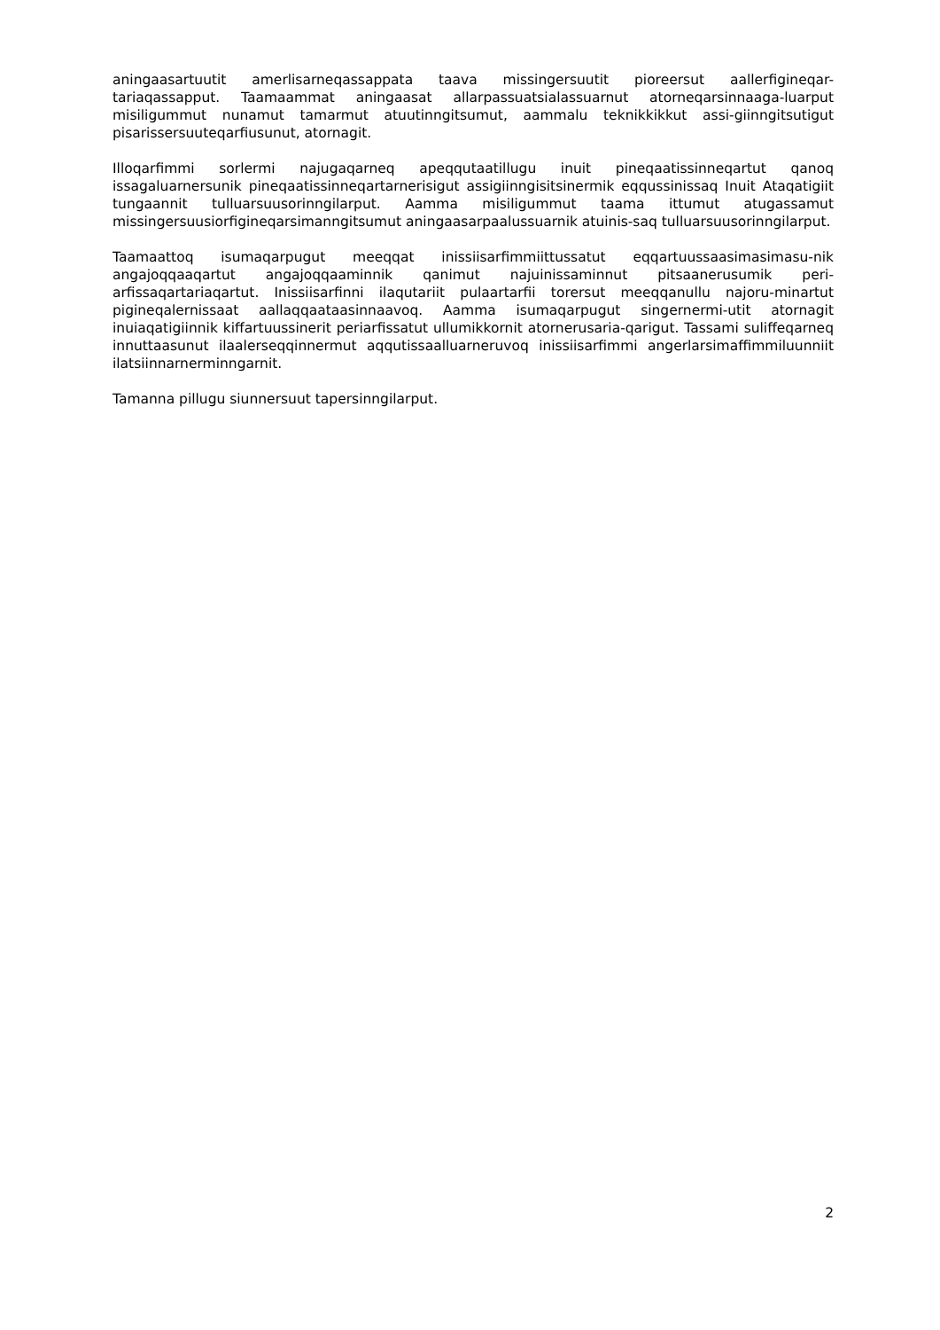aningaasartuutit amerlisarneqassappata taava missingersuutit pioreersut aallerfigineqar-tariaqassapput. Taamaammat aningaasat allarpassuatsialassuarnut atorneqarsinnaaga-luarput misiligummut nunamut tamarmut atuutinngitsumut, aammalu teknikkikkut assi-giinngitsutigut pisarissersuuteqarfiusunut, atornagit.
Illoqarfimmi sorlermi najugaqarneq apeqqutaatillugu inuit pineqaatissinneqartut qanoq issagaluarnersunik pineqaatissinneqartarnerisigut assigiinngisitsinermik eqqussinissaq Inuit Ataqatigiit tungaannit tulluarsuusorinngilarput. Aamma misiligummut taama ittumut atugassamut missingersuusiorfigineqarsimanngitsumut aningaasarpaalussuarnik atuinis-saq tulluarsuusorinngilarput.
Taamaattoq isumaqarpugut meeqqat inissiisarfimmiittussatut eqqartuussaasimasimasu-nik angajoqqaaqartut angajoqqaaminnik qanimut najuinissaminnut pitsaanerusumik peri-arfissaqartariaqartut. Inissiisarfinni ilaqutariit pulaartarfii torersut meeqqanullu najoru-minartut pigineqalernissaat aallaqqaataasinnaavoq. Aamma isumaqarpugut singernermi-utit atornagit inuiaqatigiinnik kiffartuussinerit periarfissatut ullumikkornit atornerusaria-qarigut. Tassami suliffeqarneq innuttaasunut ilaalerseqqinnermut aqqutissaalluarneruvoq inissiisarfimmi angerlarsimaffimmiluunniit ilatsiinnarnerminngarnit.
Tamanna pillugu siunnersuut tapersinngilarput.
2